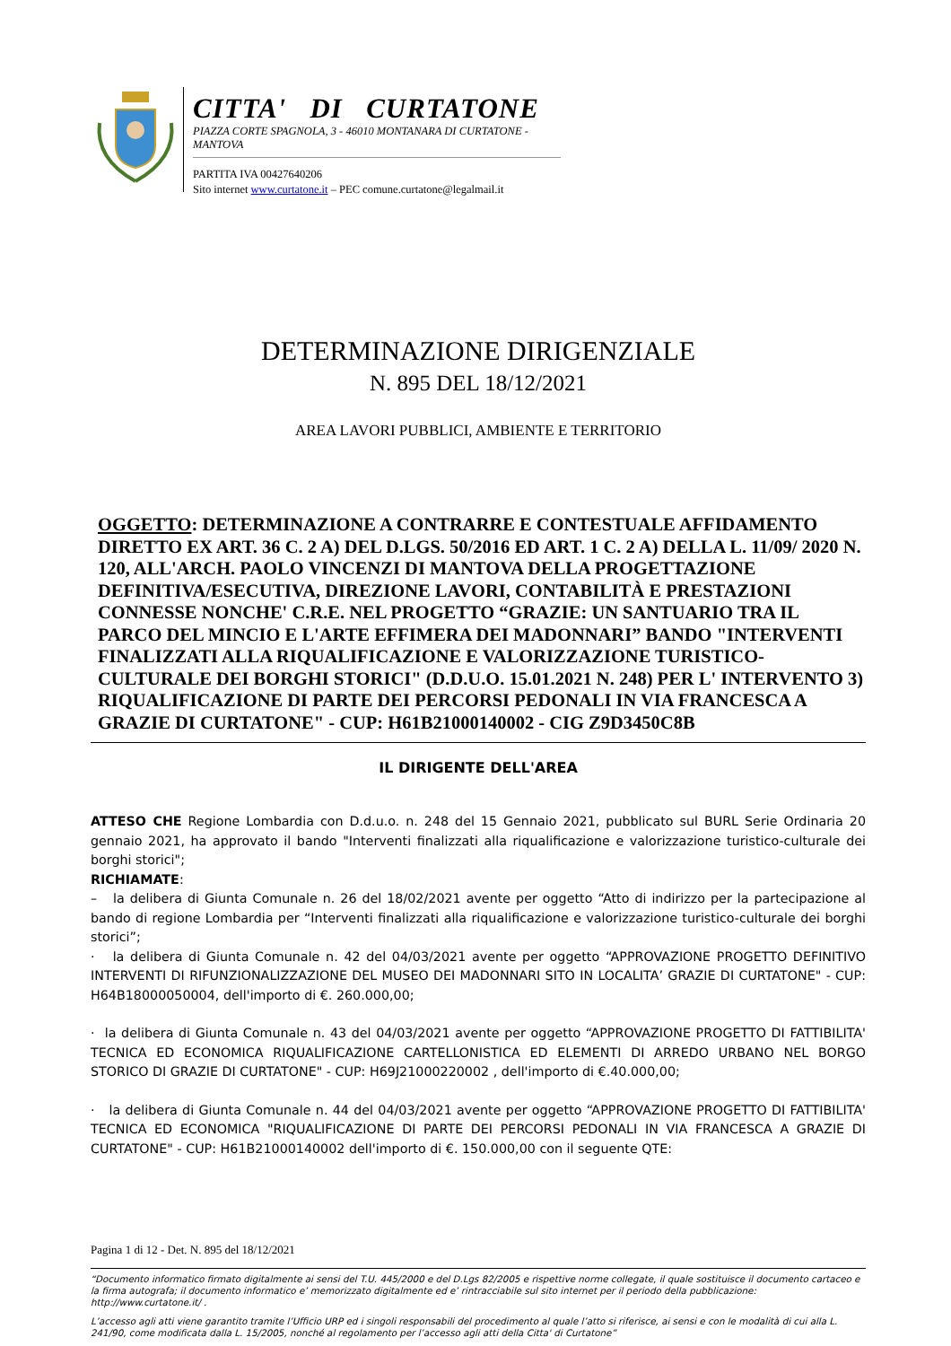CITTA' DI CURTATONE
PIAZZA CORTE SPAGNOLA, 3 - 46010 MONTANARA DI CURTATONE - MANTOVA
PARTITA IVA 00427640206
Sito internet www.curtatone.it – PEC comune.curtatone@legalmail.it
DETERMINAZIONE DIRIGENZIALE
N. 895 DEL 18/12/2021
AREA LAVORI PUBBLICI, AMBIENTE E TERRITORIO
OGGETTO: DETERMINAZIONE A CONTRARRE E CONTESTUALE AFFIDAMENTO DIRETTO EX ART. 36 C. 2 A) DEL D.LGS. 50/2016 ED ART. 1 C. 2 A) DELLA L. 11/09/ 2020 N. 120, ALL'ARCH. PAOLO VINCENZI DI MANTOVA DELLA PROGETTAZIONE DEFINITIVA/ESECUTIVA, DIREZIONE LAVORI, CONTABILITÀ E PRESTAZIONI CONNESSE NONCHE' C.R.E. NEL PROGETTO “GRAZIE: UN SANTUARIO TRA IL PARCO DEL MINCIO E L'ARTE EFFIMERA DEI MADONNARI” BANDO "INTERVENTI FINALIZZATI ALLA RIQUALIFICAZIONE E VALORIZZAZIONE TURISTICO- CULTURALE DEI BORGHI STORICI" (D.D.U.O. 15.01.2021 N. 248) PER L' INTERVENTO 3) RIQUALIFICAZIONE DI PARTE DEI PERCORSI PEDONALI IN VIA FRANCESCA A GRAZIE DI CURTATONE" - CUP: H61B21000140002 - CIG Z9D3450C8B
IL DIRIGENTE DELL'AREA
ATTESO CHE Regione Lombardia con D.d.u.o. n. 248 del 15 Gennaio 2021, pubblicato sul BURL Serie Ordinaria 20 gennaio 2021, ha approvato il bando "Interventi finalizzati alla riqualificazione e valorizzazione turistico-culturale dei borghi storici";
RICHIAMATE:
– la delibera di Giunta Comunale n. 26 del 18/02/2021 avente per oggetto “Atto di indirizzo per la partecipazione al bando di regione Lombardia per “Interventi finalizzati alla riqualificazione e valorizzazione turistico-culturale dei borghi storici”;
· la delibera di Giunta Comunale n. 42 del 04/03/2021 avente per oggetto “APPROVAZIONE PROGETTO DEFINITIVO INTERVENTI DI RIFUNZIONALIZZAZIONE DEL MUSEO DEI MADONNARI SITO IN LOCALITA’ GRAZIE DI CURTATONE" - CUP: H64B18000050004, dell'importo di €. 260.000,00;
· la delibera di Giunta Comunale n. 43 del 04/03/2021 avente per oggetto “APPROVAZIONE PROGETTO DI FATTIBILITA' TECNICA ED ECONOMICA RIQUALIFICAZIONE CARTELLONISTICA ED ELEMENTI DI ARREDO URBANO NEL BORGO STORICO DI GRAZIE DI CURTATONE" - CUP: H69J21000220002 , dell'importo di €.40.000,00;
· la delibera di Giunta Comunale n. 44 del 04/03/2021 avente per oggetto “APPROVAZIONE PROGETTO DI FATTIBILITA' TECNICA ED ECONOMICA "RIQUALIFICAZIONE DI PARTE DEI PERCORSI PEDONALI IN VIA FRANCESCA A GRAZIE DI CURTATONE" - CUP: H61B21000140002 dell'importo di €. 150.000,00 con il seguente QTE:
Pagina 1 di 12 - Det. N. 895 del 18/12/2021
“Documento informatico firmato digitalmente ai sensi del T.U. 445/2000 e del D.Lgs 82/2005 e rispettive norme collegate, il quale sostituisce il documento cartaceo e la firma autografa; il documento informatico e’ memorizzato digitalmente ed e’ rintracciabile sul sito internet per il periodo della pubblicazione: http://www.curtatone.it/ .
L’accesso agli atti viene garantito tramite l’Ufficio URP ed i singoli responsabili del procedimento al quale l’atto si riferisce, ai sensi e con le modalità di cui alla L. 241/90, come modificata dalla L. 15/2005, nonché al regolamento per l’accesso agli atti della Citta' di Curtatone”